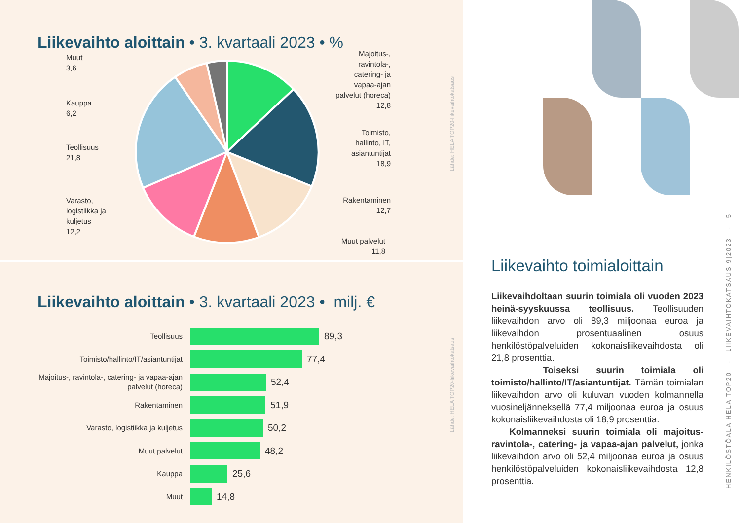Liikevaihto aloittain • 3. kvartaali 2023 • %
Muut
3,6
Kauppa
6,2
Teollisuus
21,8
Varasto,
logistiikka ja
kuljetus
12,2
Majoitus-,
ravintola-,
catering- ja
vapaa-ajan
palvelut (horeca)
12,8
Toimisto,
hallinto, IT,
asiantuntijat
18,9
Rakentaminen
12,7
Muut palvelut
11,8
Lähde: HELA TOP20-liikevaihtokatsaus
Liikevaihto aloittain • 3. kvartaali 2023 • milj. €
Teollisuus
89,3
Toimisto/hallinto/IT/asiantuntijat
77,4
Majoitus-, ravintola-, catering- ja vapaa-ajan palvelut (horeca)
52,4
Rakentaminen
51,9
Varasto, logistiikka ja kuljetus
50,2
Muut palvelut
48,2
Kauppa
25,6
Muut
14,8
Lähde: HELA TOP20-liikevaihtokatsaus
Liikevaihto toimialoittain
Liikevaihdoltaan suurin toimiala oli vuoden 2023 heinä-syyskuussa teollisuus. Teollisuuden liikevaihdon arvo oli 89,3 miljoonaa euroa ja liikevaihdon prosentuaalinen osuus henkilöstöpalveluiden kokonaisliikevaihdosta oli 21,8 prosenttia.
Toiseksi suurin toimiala oli toimisto/hallinto/IT/asiantuntijat. Tämän toimialan liikevaihdon arvo oli kuluvan vuoden kolmannella vuosineljänneksellä 77,4 miljoonaa euroa ja osuus kokonaisliikevaihdosta oli 18,9 prosenttia.
Kolmanneksi suurin toimiala oli majoitus- ravintola-, catering- ja vapaa-ajan palvelut, jonka liikevaihdon arvo oli 52,4 miljoonaa euroa ja osuus henkilöstöpalveluiden kokonaisliikevaihdosta 12,8 prosenttia.
HENKILÖSTÖALA HELA TOP20 - LIIKEVAIHTOKATSAUS 9|2023 - 5